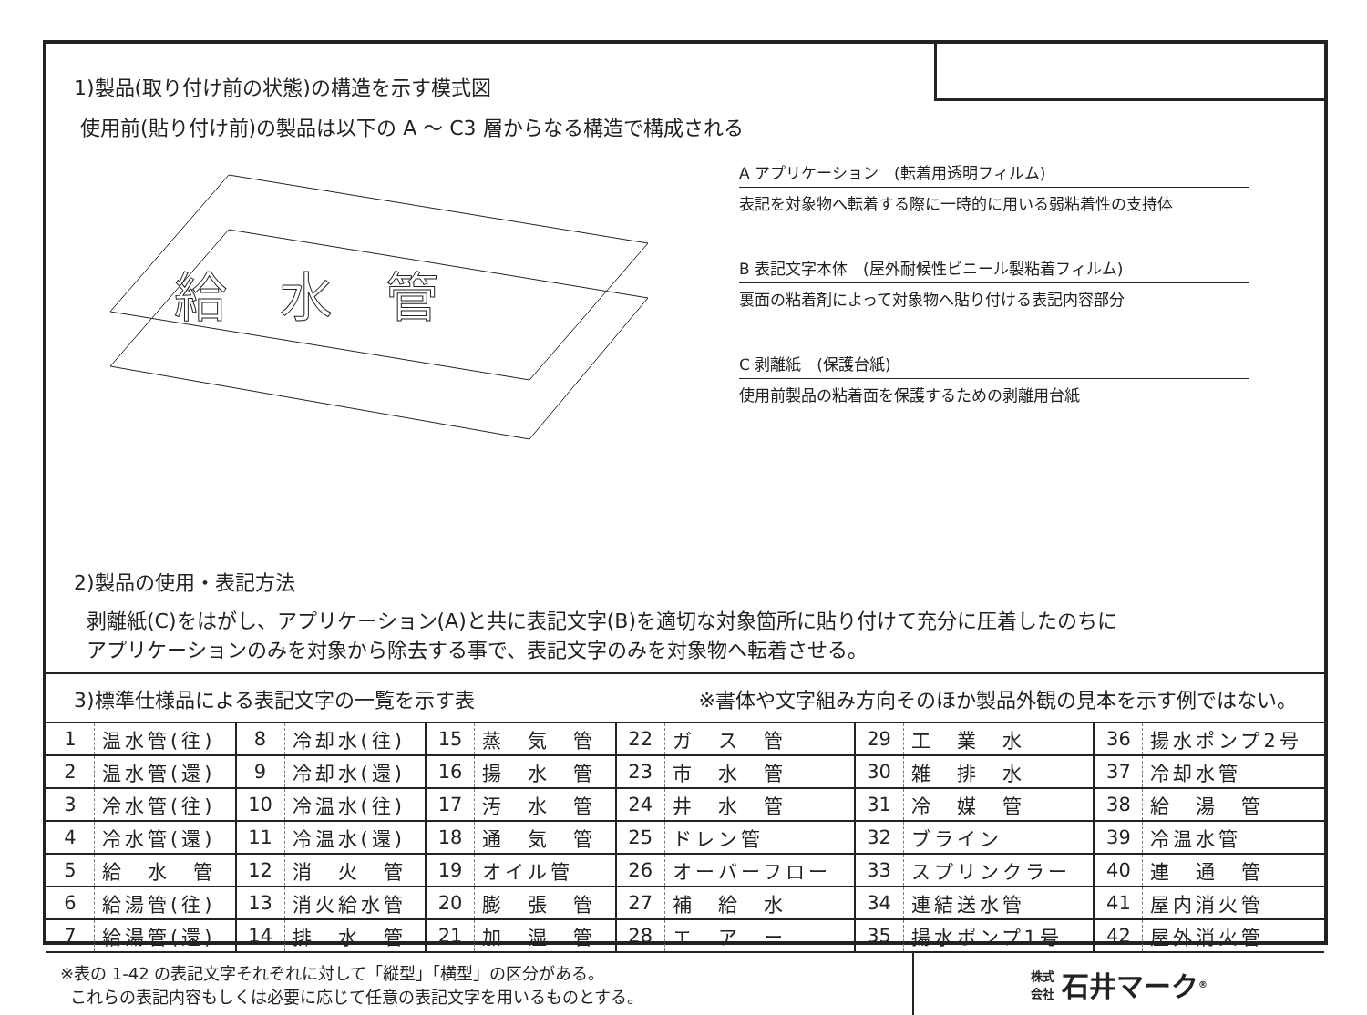1)製品(取り付け前の状態)の構造を示す模式図
使用前(貼り付け前)の製品は以下の A ～ C3 層からなる構造で構成される
給　水　管
A アプリケーション　(転着用透明フィルム)
表記を対象物へ転着する際に一時的に用いる弱粘着性の支持体
B 表記文字本体　(屋外耐候性ビニール製粘着フィルム)
裏面の粘着剤によって対象物へ貼り付ける表記内容部分
C 剥離紙　(保護台紙)
使用前製品の粘着面を保護するための剥離用台紙
2)製品の使用・表記方法
剥離紙(C)をはがし、アプリケーション(A)と共に表記文字(B)を適切な対象箇所に貼り付けて充分に圧着したのちに
アプリケーションのみを対象から除去する事で、表記文字のみを対象物へ転着させる。
3)標準仕様品による表記文字の一覧を示す表 ※書体や文字組み方向そのほか製品外観の見本を示す例ではない。
| 1 | 温水管(往) | 8 | 冷却水(往) | 15 | 蒸 気 管 | 22 | ガ ス 管 | 29 | 工 業 水 | 36 | 揚水ポンプ2号 |
| 2 | 温水管(還) | 9 | 冷却水(還) | 16 | 揚 水 管 | 23 | 市 水 管 | 30 | 雑 排 水 | 37 | 冷却水管 |
| 3 | 冷水管(往) | 10 | 冷温水(往) | 17 | 汚 水 管 | 24 | 井 水 管 | 31 | 冷 媒 管 | 38 | 給 湯 管 |
| 4 | 冷水管(還) | 11 | 冷温水(還) | 18 | 通 気 管 | 25 | ドレン管 | 32 | ブライン | 39 | 冷温水管 |
| 5 | 給 水 管 | 12 | 消 火 管 | 19 | オイル管 | 26 | オーバーフロー | 33 | スプリンクラー | 40 | 連 通 管 |
| 6 | 給湯管(往) | 13 | 消火給水管 | 20 | 膨 張 管 | 27 | 補 給 水 | 34 | 連結送水管 | 41 | 屋内消火管 |
| 7 | 給湯管(還) | 14 | 排 水 管 | 21 | 加 湿 管 | 28 | エ ア ー | 35 | 揚水ポンプ1号 | 42 | 屋外消火管 |
※表の 1-42 の表記文字それぞれに対して「縦型」「横型」の区分がある。
これらの表記内容もしくは必要に応じて任意の表記文字を用いるものとする。
株式
会社 石井マーク<sup>®</sup>